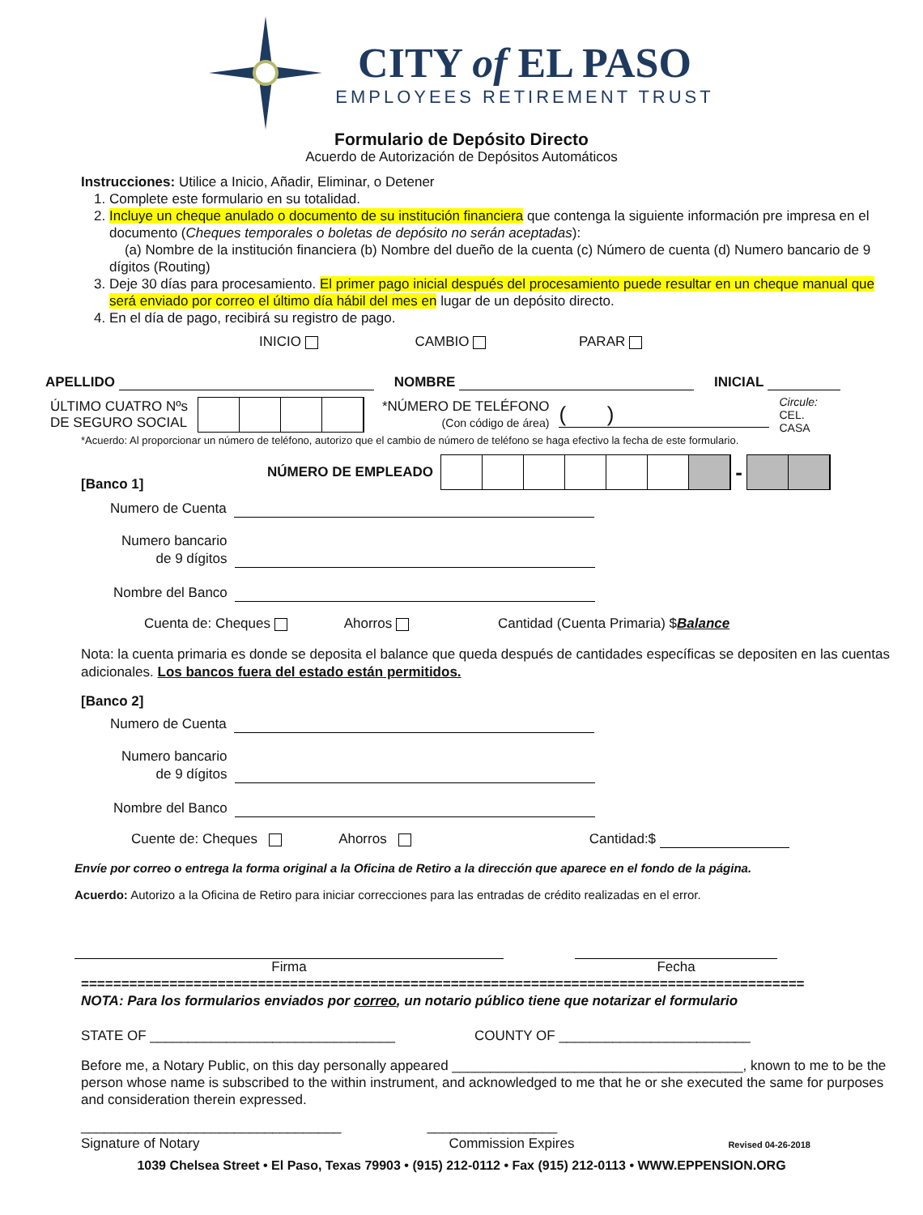CITY of EL PASO
EMPLOYEES RETIREMENT TRUST
Formulario de Depósito Directo
Acuerdo de Autorización de Depósitos Automáticos
Instrucciones: Utilice a Inicio, Añadir, Eliminar, o Detener
1. Complete este formulario en su totalidad.
2. Incluye un cheque anulado o documento de su institución financiera que contenga la siguiente información pre impresa en el documento (Cheques temporales o boletas de depósito no serán aceptadas):
(a) Nombre de la institución financiera (b) Nombre del dueño de la cuenta (c) Número de cuenta (d) Numero bancario de 9 dígitos (Routing)
3. Deje 30 días para procesamiento. El primer pago inicial después del procesamiento puede resultar en un cheque manual que será enviado por correo el último día hábil del mes en lugar de un depósito directo.
4. En el día de pago, recibirá su registro de pago.
INICIO CAMBIO PARAR
APELLIDO NOMBRE INICIAL
ÚLTIMO CUATRO Nºs
DE SEGURO SOCIAL
*NÚMERO DE TELÉFONO
(Con código de área)
( )
Circule:
CEL.
CASA
*Acuerdo: Al proporcionar un número de teléfono, autorizo que el cambio de número de teléfono se haga efectivo la fecha de este formulario.
[Banco 1] NÚMERO DE EMPLEADO
-
Numero de Cuenta
Numero bancario
de 9 dígitos
Nombre del Banco
Cuenta de: Cheques Ahorros Cantidad (Cuenta Primaria) $Balance
Nota: la cuenta primaria es donde se deposita el balance que queda después de cantidades específicas se depositen en las cuentas adicionales. Los bancos fuera del estado están permitidos.
[Banco 2]
Numero de Cuenta
Numero bancario
de 9 dígitos
Nombre del Banco
Cuente de: Cheques Ahorros Cantidad:$
Envíe por correo o entrega la forma original a la Oficina de Retiro a la dirección que aparece en el fondo de la página.
Acuerdo: Autorizo a la Oficina de Retiro para iniciar correcciones para las entradas de crédito realizadas en el error.
Firma Fecha
==========================================================================================
NOTA: Para los formularios enviados por correo, un notario público tiene que notarizar el formulario
STATE OF ________________________________ COUNTY OF _________________________
Before me, a Notary Public, on this day personally appeared ______________________________________, known to me to be the person whose name is subscribed to the within instrument, and acknowledged to me that he or she executed the same for purposes and consideration therein expressed.
__________________________________ _________________
Signature of Notary Commission Expires Revised 04-26-2018
1039 Chelsea Street • El Paso, Texas 79903 • (915) 212-0112 • Fax (915) 212-0113 • WWW.EPPENSION.ORG